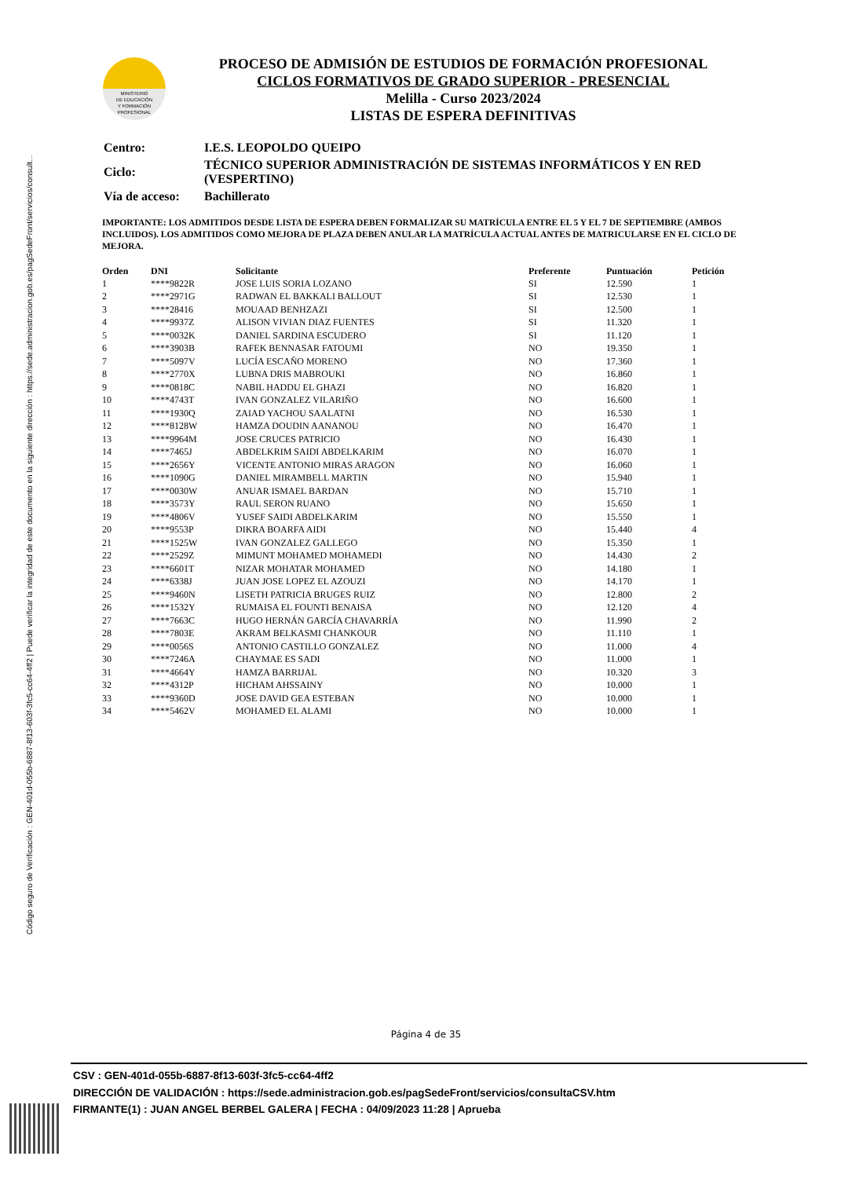Código seguro de Verificación : GEN-401d-055b-6887-8f13-603f-3fc5-cc64-4ff2 | Puede verificar la integridad de este documento en la siguiente dirección : https://sede.administracion.gob.es/pagSedeFront/servicios/consult...
MINISTERIO
DE EDUCACIÓN
Y FORMACIÓN
PROFESIONAL
PROCESO DE ADMISIÓN DE ESTUDIOS DE FORMACIÓN PROFESIONAL
CICLOS FORMATIVOS DE GRADO SUPERIOR - PRESENCIAL
Melilla - Curso 2023/2024
LISTAS DE ESPERA DEFINITIVAS
| Centro: | I.E.S. LEOPOLDO QUEIPO |
| Ciclo: | TÉCNICO SUPERIOR ADMINISTRACIÓN DE SISTEMAS INFORMÁTICOS Y EN RED (VESPERTINO) |
| Vía de acceso: | Bachillerato |
IMPORTANTE: LOS ADMITIDOS DESDE LISTA DE ESPERA DEBEN FORMALIZAR SU MATRÍCULA ENTRE EL 5 Y EL 7 DE SEPTIEMBRE (AMBOS INCLUIDOS). LOS ADMITIDOS COMO MEJORA DE PLAZA DEBEN ANULAR LA MATRÍCULA ACTUAL ANTES DE MATRICULARSE EN EL CICLO DE MEJORA.
| Orden | DNI | Solicitante | Preferente | Puntuación | Petición |
| --- | --- | --- | --- | --- | --- |
| 1 | ****9822R | JOSE LUIS SORIA LOZANO | SI | 12.590 | 1 |
| 2 | ****2971G | RADWAN EL BAKKALI BALLOUT | SI | 12.530 | 1 |
| 3 | ****28416 | MOUAAD BENHZAZI | SI | 12.500 | 1 |
| 4 | ****9937Z | ALISON VIVIAN DIAZ FUENTES | SI | 11.320 | 1 |
| 5 | ****0032K | DANIEL SARDINA ESCUDERO | SI | 11.120 | 1 |
| 6 | ****3903B | RAFEK BENNASAR FATOUMI | NO | 19.350 | 1 |
| 7 | ****5097V | LUCÍA ESCAÑO MORENO | NO | 17.360 | 1 |
| 8 | ****2770X | LUBNA DRIS MABROUKI | NO | 16.860 | 1 |
| 9 | ****0818C | NABIL HADDU EL GHAZI | NO | 16.820 | 1 |
| 10 | ****4743T | IVAN GONZALEZ VILARIÑO | NO | 16.600 | 1 |
| 11 | ****1930Q | ZAIAD YACHOU SAALATNI | NO | 16.530 | 1 |
| 12 | ****8128W | HAMZA DOUDIN AANANOU | NO | 16.470 | 1 |
| 13 | ****9964M | JOSE CRUCES PATRICIO | NO | 16.430 | 1 |
| 14 | ****7465J | ABDELKRIM SAIDI ABDELKARIM | NO | 16.070 | 1 |
| 15 | ****2656Y | VICENTE ANTONIO MIRAS ARAGON | NO | 16.060 | 1 |
| 16 | ****1090G | DANIEL MIRAMBELL MARTIN | NO | 15.940 | 1 |
| 17 | ****0030W | ANUAR ISMAEL BARDAN | NO | 15.710 | 1 |
| 18 | ****3573Y | RAUL SERON RUANO | NO | 15.650 | 1 |
| 19 | ****4806V | YUSEF SAIDI ABDELKARIM | NO | 15.550 | 1 |
| 20 | ****9553P | DIKRA BOARFA AIDI | NO | 15.440 | 4 |
| 21 | ****1525W | IVAN GONZALEZ GALLEGO | NO | 15.350 | 1 |
| 22 | ****2529Z | MIMUNT MOHAMED MOHAMEDI | NO | 14.430 | 2 |
| 23 | ****6601T | NIZAR MOHATAR MOHAMED | NO | 14.180 | 1 |
| 24 | ****6338J | JUAN JOSE LOPEZ EL AZOUZI | NO | 14.170 | 1 |
| 25 | ****9460N | LISETH PATRICIA BRUGES RUIZ | NO | 12.800 | 2 |
| 26 | ****1532Y | RUMAISA EL FOUNTI BENAISA | NO | 12.120 | 4 |
| 27 | ****7663C | HUGO HERNÁN GARCÍA CHAVARRÍA | NO | 11.990 | 2 |
| 28 | ****7803E | AKRAM BELKASMI CHANKOUR | NO | 11.110 | 1 |
| 29 | ****0056S | ANTONIO CASTILLO GONZALEZ | NO | 11.000 | 4 |
| 30 | ****7246A | CHAYMAE ES SADI | NO | 11.000 | 1 |
| 31 | ****4664Y | HAMZA BARRIJAL | NO | 10.320 | 3 |
| 32 | ****4312P | HICHAM AHSSAINY | NO | 10.000 | 1 |
| 33 | ****9360D | JOSE DAVID GEA ESTEBAN | NO | 10.000 | 1 |
| 34 | ****5462V | MOHAMED EL ALAMI | NO | 10.000 | 1 |
Página 4 de 35
CSV : GEN-401d-055b-6887-8f13-603f-3fc5-cc64-4ff2
DIRECCIÓN DE VALIDACIÓN : https://sede.administracion.gob.es/pagSedeFront/servicios/consultaCSV.htm
FIRMANTE(1) : JUAN ANGEL BERBEL GALERA | FECHA : 04/09/2023 11:28 | Aprueba